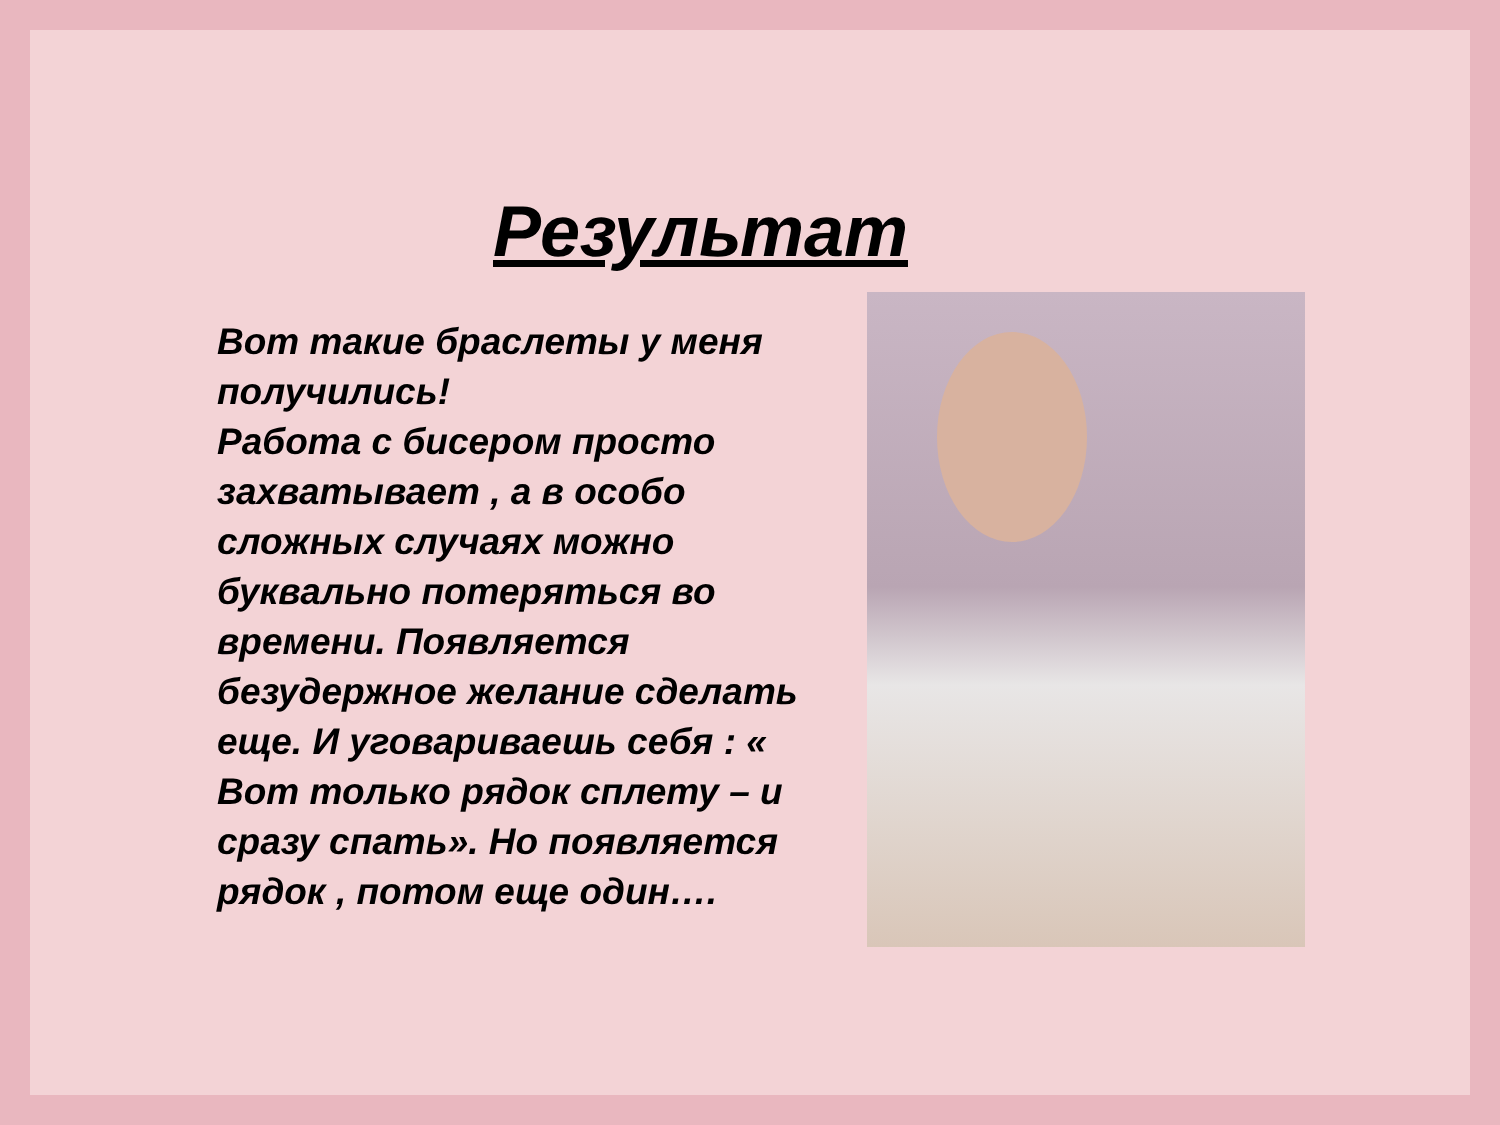Результат
Вот такие браслеты у меня получились!
Работа с бисером просто захватывает , а в особо сложных случаях можно буквально потеряться во времени. Появляется безудержное желание сделать еще. И уговариваешь себя : « Вот только рядок сплету – и сразу спать». Но появляется рядок , потом еще один….